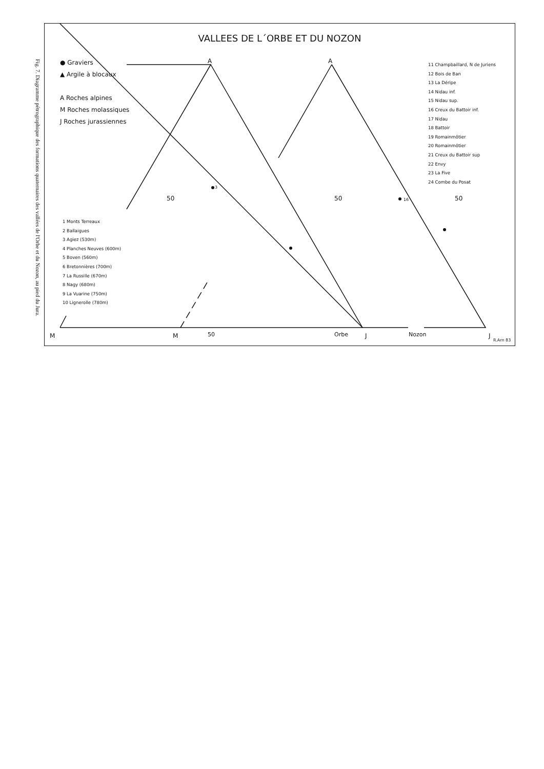Fig. 7. Diagramme pétrographique des formations quaternaires des vallées de l'Orbe et du Nozon, au pied du Jura.
VALLEES DE L´ORBE ET DU NOZON
● Graviers
▲ Argile à blocaux
A Roches alpines
M Roches molassiques
J Roches jurassiennes
1 Monts Terreaux
2 Ballaigues
3 Agiez (530m)
4 Planches Neuves (600m)
5 Boven (560m)
6 Bretonnières (700m)
7 La Russille (670m)
8 Nagy (680m)
9 La Vuarine (750m)
10 Lignerolle (780m)
11 Champbaillard, N de Juriens
12 Bois de Ban
13 La Déripe
14 Nidau inf.
15 Nidau sup.
16 Creux du Battoir inf.
17 Nidau
18 Battoir
19 Romainmôtier
20 Romainmôtier
21 Creux du Battoir sup
22 Envy
23 La Five
24 Combe du Posat
A A
50 50 50
3
16
M M 50 Orbe J Nozon J
R.Arn 83